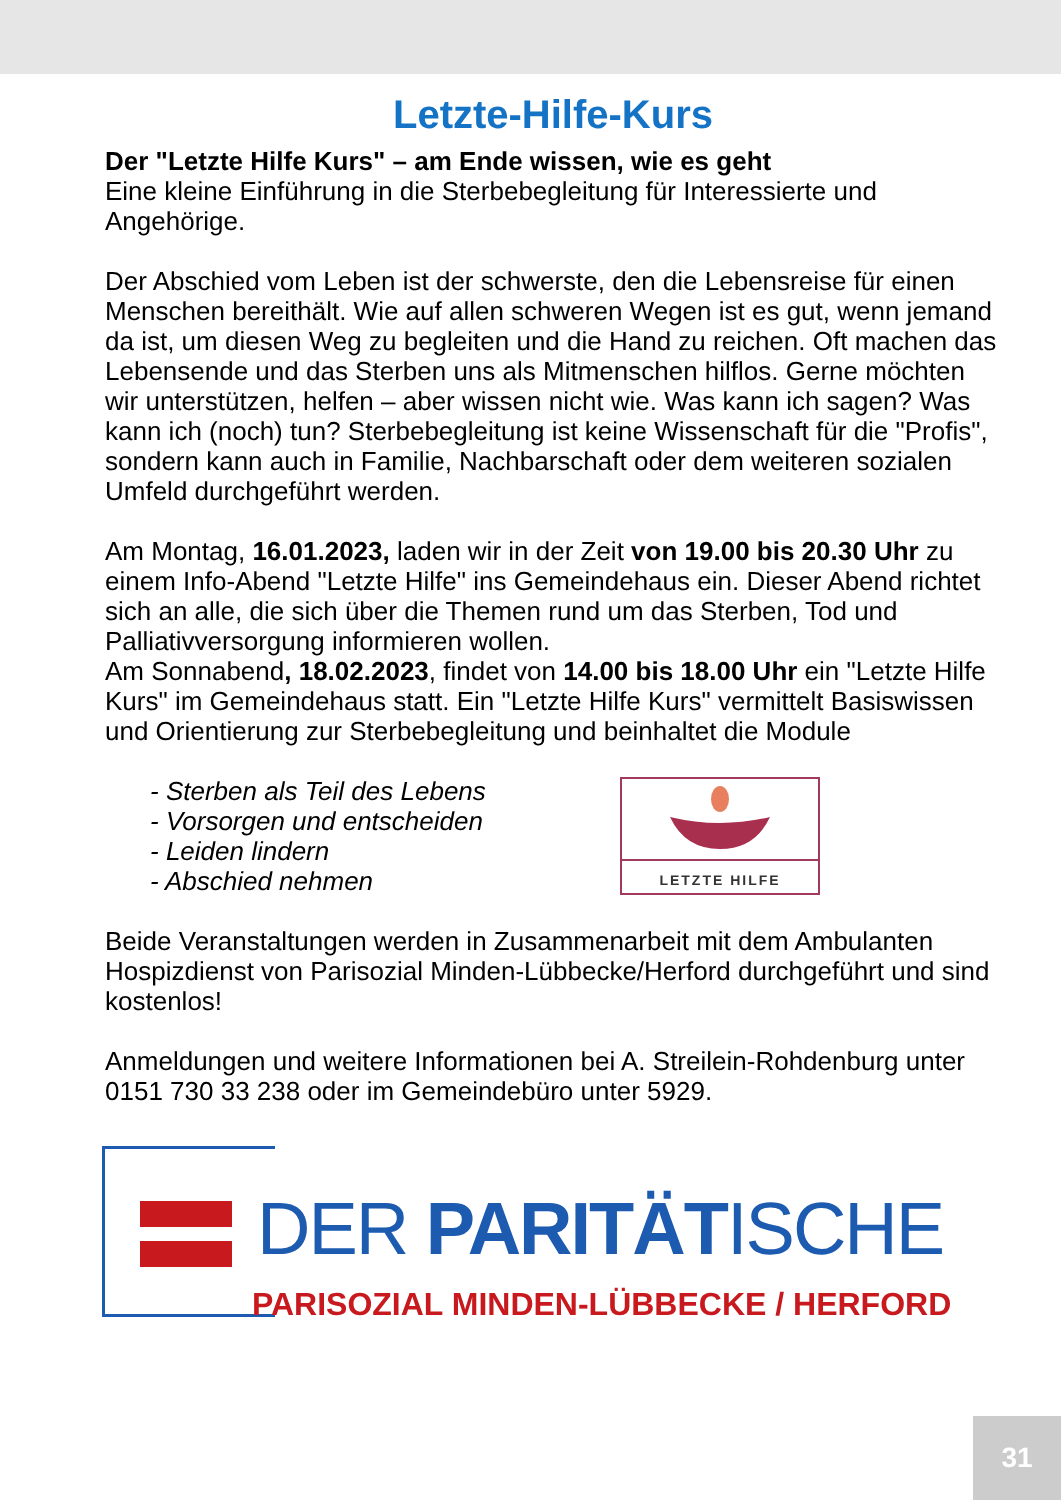Letzte-Hilfe-Kurs
Der "Letzte Hilfe Kurs" – am Ende wissen, wie es geht
Eine kleine Einführung in die Sterbebegleitung für Interessierte und Angehörige.
Der Abschied vom Leben ist der schwerste, den die Lebensreise für einen Menschen bereithält. Wie auf allen schweren Wegen ist es gut, wenn jemand da ist, um diesen Weg zu begleiten und die Hand zu reichen. Oft machen das Lebensende und das Sterben uns als Mitmenschen hilflos. Gerne möchten wir unterstützen, helfen – aber wissen nicht wie. Was kann ich sagen? Was kann ich (noch) tun? Sterbebegleitung ist keine Wissenschaft für die "Profis", sondern kann auch in Familie, Nachbarschaft oder dem weiteren sozialen Umfeld durchgeführt werden.
Am Montag, 16.01.2023, laden wir in der Zeit von 19.00 bis 20.30 Uhr zu einem Info-Abend "Letzte Hilfe" ins Gemeindehaus ein. Dieser Abend richtet sich an alle, die sich über die Themen rund um das Sterben, Tod und Palliativversorgung informieren wollen.
Am Sonnabend, 18.02.2023, findet von 14.00 bis 18.00 Uhr ein "Letzte Hilfe Kurs" im Gemeindehaus statt. Ein "Letzte Hilfe Kurs" vermittelt Basiswissen und Orientierung zur Sterbebegleitung und beinhaltet die Module
- Sterben als Teil des Lebens
- Vorsorgen und entscheiden
- Leiden lindern
- Abschied nehmen
LETZTE HILFE
Beide Veranstaltungen werden in Zusammenarbeit mit dem Ambulanten Hospizdienst von Parisozial Minden-Lübbecke/Herford durchgeführt und sind kostenlos!
Anmeldungen und weitere Informationen bei A. Streilein-Rohdenburg unter 0151 730 33 238 oder im Gemeindebüro unter 5929.
DER PARITÄTISCHE
PARISOZIAL MINDEN-LÜBBECKE / HERFORD
31